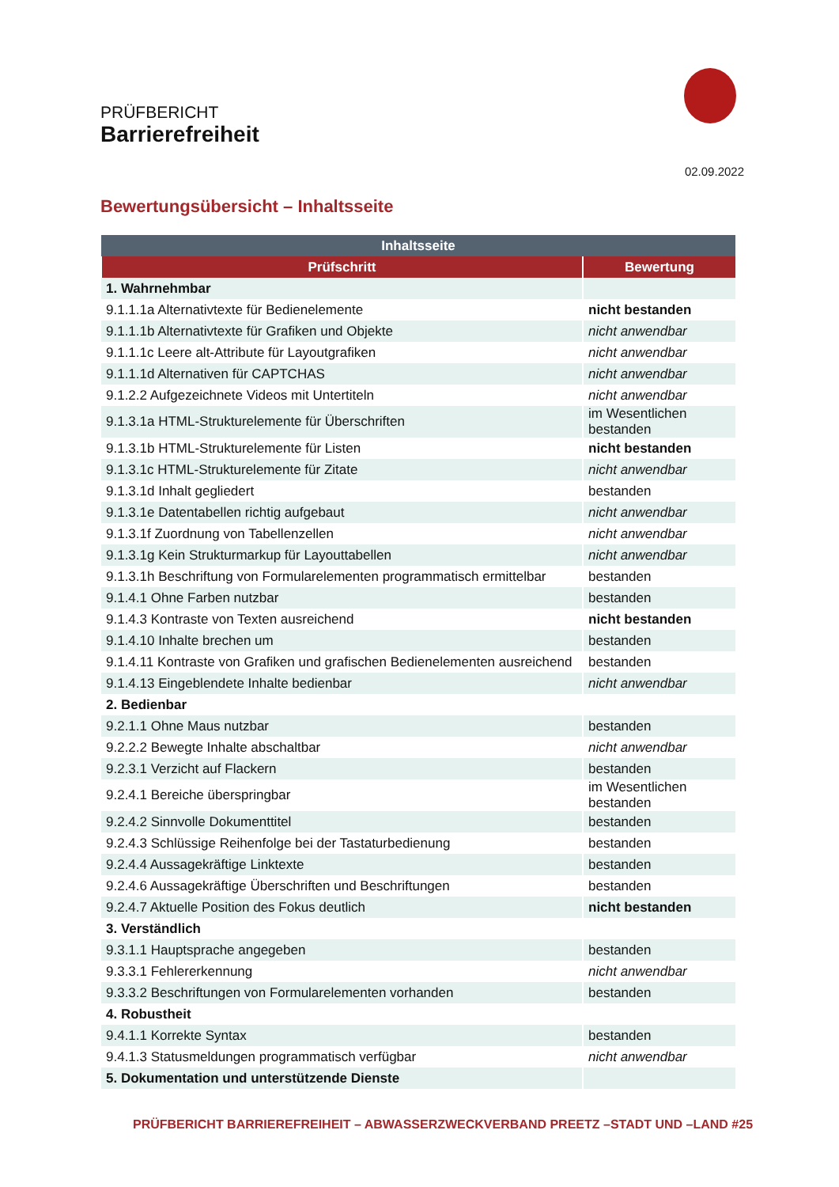PRÜFBERICHT
Barrierefreiheit
02.09.2022
Bewertungsübersicht – Inhaltsseite
| Inhaltsseite | |
| --- | --- |
| Prüfschritt | Bewertung |
| 1. Wahrnehmbar | |
| 9.1.1.1a Alternativtexte für Bedienelemente | nicht bestanden |
| 9.1.1.1b Alternativtexte für Grafiken und Objekte | nicht anwendbar |
| 9.1.1.1c Leere alt-Attribute für Layoutgrafiken | nicht anwendbar |
| 9.1.1.1d Alternativen für CAPTCHAS | nicht anwendbar |
| 9.1.2.2 Aufgezeichnete Videos mit Untertiteln | nicht anwendbar |
| 9.1.3.1a HTML-Strukturelemente für Überschriften | im Wesentlichen bestanden |
| 9.1.3.1b HTML-Strukturelemente für Listen | nicht bestanden |
| 9.1.3.1c HTML-Strukturelemente für Zitate | nicht anwendbar |
| 9.1.3.1d Inhalt gegliedert | bestanden |
| 9.1.3.1e Datentabellen richtig aufgebaut | nicht anwendbar |
| 9.1.3.1f Zuordnung von Tabellenzellen | nicht anwendbar |
| 9.1.3.1g Kein Strukturmarkup für Layouttabellen | nicht anwendbar |
| 9.1.3.1h Beschriftung von Formularelementen programmatisch ermittelbar | bestanden |
| 9.1.4.1 Ohne Farben nutzbar | bestanden |
| 9.1.4.3 Kontraste von Texten ausreichend | nicht bestanden |
| 9.1.4.10 Inhalte brechen um | bestanden |
| 9.1.4.11 Kontraste von Grafiken und grafischen Bedienelementen ausreichend | bestanden |
| 9.1.4.13 Eingeblendete Inhalte bedienbar | nicht anwendbar |
| 2. Bedienbar | |
| 9.2.1.1 Ohne Maus nutzbar | bestanden |
| 9.2.2.2 Bewegte Inhalte abschaltbar | nicht anwendbar |
| 9.2.3.1 Verzicht auf Flackern | bestanden |
| 9.2.4.1 Bereiche überspringbar | im Wesentlichen bestanden |
| 9.2.4.2 Sinnvolle Dokumenttitel | bestanden |
| 9.2.4.3 Schlüssige Reihenfolge bei der Tastaturbedienung | bestanden |
| 9.2.4.4 Aussagekräftige Linktexte | bestanden |
| 9.2.4.6 Aussagekräftige Überschriften und Beschriftungen | bestanden |
| 9.2.4.7 Aktuelle Position des Fokus deutlich | nicht bestanden |
| 3. Verständlich | |
| 9.3.1.1 Hauptsprache angegeben | bestanden |
| 9.3.3.1 Fehlererkennung | nicht anwendbar |
| 9.3.3.2 Beschriftungen von Formularelementen vorhanden | bestanden |
| 4. Robustheit | |
| 9.4.1.1 Korrekte Syntax | bestanden |
| 9.4.1.3 Statusmeldungen programmatisch verfügbar | nicht anwendbar |
| 5. Dokumentation und unterstützende Dienste | |
PRÜFBERICHT BARRIEREFREIHEIT – ABWASSERZWECKVERBAND PREETZ –STADT UND –LAND #25